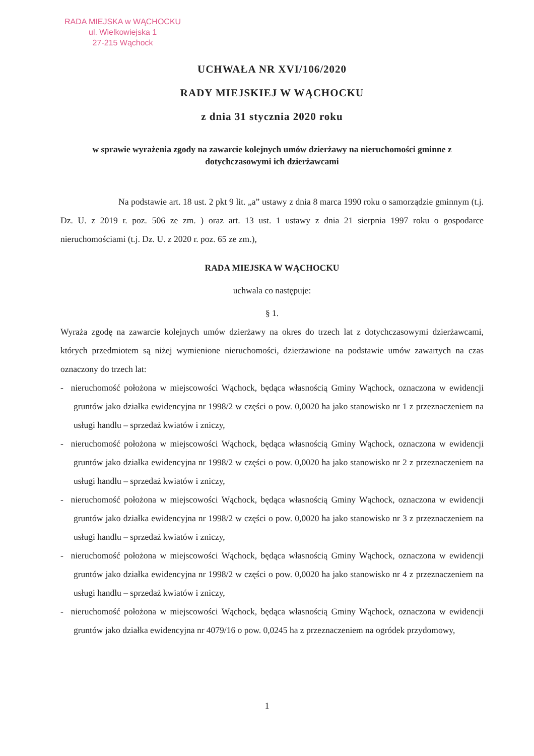RADA MIEJSKA w WĄCHOCKU
ul. Wielkowiejska 1
27-215 Wąchock
UCHWAŁA NR XVI/106/2020
RADY MIEJSKIEJ W WĄCHOCKU
z dnia 31 stycznia 2020 roku
w sprawie wyrażenia zgody na zawarcie kolejnych umów dzierżawy na nieruchomości gminne z dotychczasowymi ich dzierżawcami
Na podstawie art. 18 ust. 2 pkt 9 lit. „a” ustawy z dnia 8 marca 1990 roku o samorządzie gminnym (t.j. Dz. U. z 2019 r. poz. 506 ze zm. ) oraz art. 13 ust. 1 ustawy z dnia 21 sierpnia 1997 roku o gospodarce nieruchomościami (t.j. Dz. U. z 2020 r. poz. 65 ze zm.),
RADA MIEJSKA W WĄCHOCKU
uchwala co następuje:
§ 1.
Wyraża zgodę na zawarcie kolejnych umów dzierżawy na okres do trzech lat z dotychczasowymi dzierżawcami, których przedmiotem są niżej wymienione nieruchomości, dzierżawione na podstawie umów zawartych na czas oznaczony do trzech lat:
- nieruchomość położona w miejscowości Wąchock, będąca własnością Gminy Wąchock, oznaczona w ewidencji gruntów jako działka ewidencyjna nr 1998/2 w części o pow. 0,0020 ha jako stanowisko nr 1 z przeznaczeniem na usługi handlu – sprzedaż kwiatów i zniczy,
- nieruchomość położona w miejscowości Wąchock, będąca własnością Gminy Wąchock, oznaczona w ewidencji gruntów jako działka ewidencyjna nr 1998/2 w części o pow. 0,0020 ha jako stanowisko nr 2 z przeznaczeniem na usługi handlu – sprzedaż kwiatów i zniczy,
- nieruchomość położona w miejscowości Wąchock, będąca własnością Gminy Wąchock, oznaczona w ewidencji gruntów jako działka ewidencyjna nr 1998/2 w części o pow. 0,0020 ha jako stanowisko nr 3 z przeznaczeniem na usługi handlu – sprzedaż kwiatów i zniczy,
- nieruchomość położona w miejscowości Wąchock, będąca własnością Gminy Wąchock, oznaczona w ewidencji gruntów jako działka ewidencyjna nr 1998/2 w części o pow. 0,0020 ha jako stanowisko nr 4 z przeznaczeniem na usługi handlu – sprzedaż kwiatów i zniczy,
- nieruchomość położona w miejscowości Wąchock, będąca własnością Gminy Wąchock, oznaczona w ewidencji gruntów jako działka ewidencyjna nr 4079/16 o pow. 0,0245 ha z przeznaczeniem na ogródek przydomowy,
1